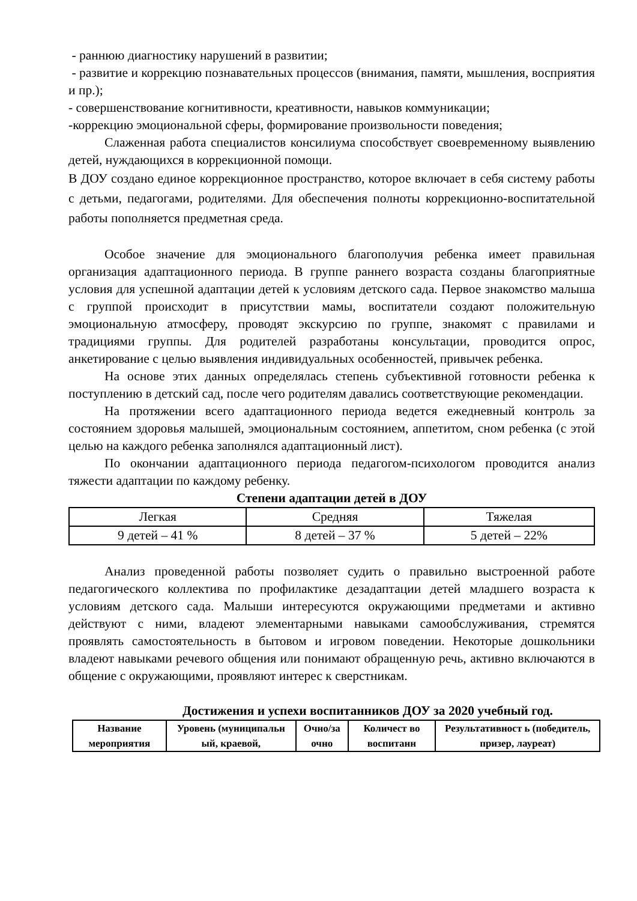- раннюю диагностику нарушений в развитии;
- развитие и коррекцию познавательных процессов (внимания, памяти, мышления, восприятия и пр.);
- совершенствование когнитивности, креативности, навыков коммуникации;
-коррекцию эмоциональной сферы, формирование произвольности поведения;
Слаженная работа специалистов консилиума способствует своевременному выявлению детей, нуждающихся в коррекционной помощи.
В ДОУ создано единое коррекционное пространство, которое включает в себя систему работы с детьми, педагогами, родителями. Для обеспечения полноты коррекционно-воспитательной работы пополняется предметная среда.
Особое значение для эмоционального благополучия ребенка имеет правильная организация адаптационного периода. В группе раннего возраста созданы благоприятные условия для успешной адаптации детей к условиям детского сада. Первое знакомство малыша с группой происходит в присутствии мамы, воспитатели создают положительную эмоциональную атмосферу, проводят экскурсию по группе, знакомят с правилами и традициями группы. Для родителей разработаны консультации, проводится опрос, анкетирование с целью выявления индивидуальных особенностей, привычек ребенка.
На основе этих данных определялась степень субъективной готовности ребенка к поступлению в детский сад, после чего родителям давались соответствующие рекомендации.
На протяжении всего адаптационного периода ведется ежедневный контроль за состоянием здоровья малышей, эмоциональным состоянием, аппетитом, сном ребенка (с этой целью на каждого ребенка заполнялся адаптационный лист).
По окончании адаптационного периода педагогом-психологом проводится анализ тяжести адаптации по каждому ребенку.
Степени адаптации детей в ДОУ
| Легкая | Средняя | Тяжелая |
| 9 детей – 41 % | 8 детей – 37 % | 5 детей – 22% |
Анализ проведенной работы позволяет судить о правильно выстроенной работе педагогического коллектива по профилактике дезадаптации детей младшего возраста к условиям детского сада. Малыши интересуются окружающими предметами и активно действуют с ними, владеют элементарными навыками самообслуживания, стремятся проявлять самостоятельность в бытовом и игровом поведении. Некоторые дошкольники владеют навыками речевого общения или понимают обращенную речь, активно включаются в общение с окружающими, проявляют интерес к сверстникам.
Достижения и успехи воспитанников ДОУ за 2020 учебный год.
| Название мероприятия | Уровень (муниципальн ый, краевой, | Очно/за очно | Количест во воспитанн | Результативност ь (победитель, призер, лауреат) |
| --- | --- | --- | --- | --- |